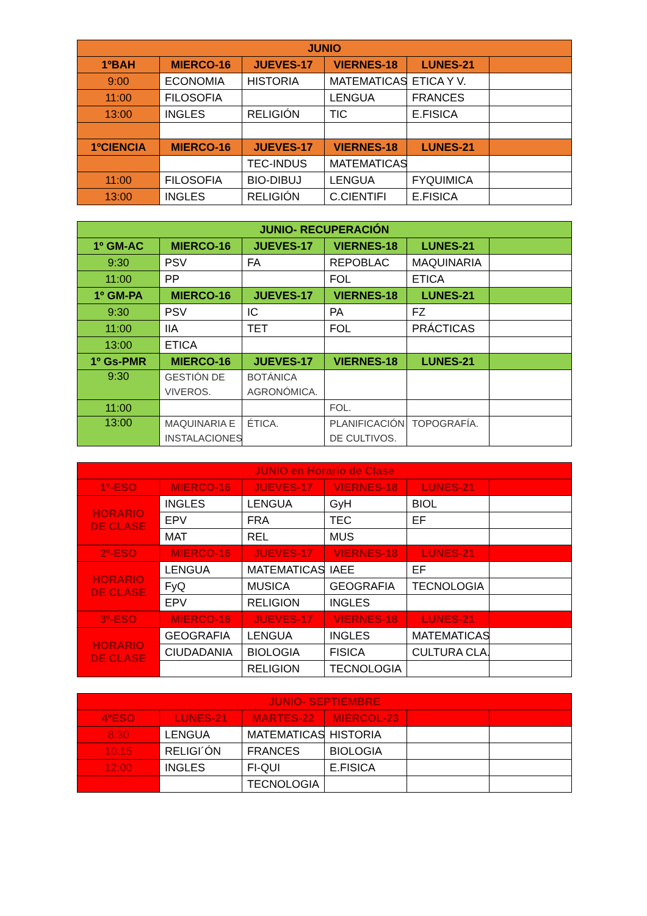| JUNIO | | | | | |
| --- | --- | --- | --- | --- | --- |
| 1ºBAH | MIERCO-16 | JUEVES-17 | VIERNES-18 | LUNES-21 | |
| 9:00 | ECONOMIA | HISTORIA | MATEMATICAS | ETICA Y V. | |
| 11:00 | FILOSOFIA | | LENGUA | FRANCES | |
| 13:00 | INGLES | RELIGIÓN | TIC | E.FISICA | |
| 1ºCIENCIA | MIERCO-16 | JUEVES-17 | VIERNES-18 | LUNES-21 | |
| | | TEC-INDUS | MATEMATICAS | | |
| 11:00 | FILOSOFIA | BIO-DIBUJ | LENGUA | FYQUIMICA | |
| 13:00 | INGLES | RELIGIÓN | C.CIENTIFI | E.FISICA | |
| JUNIO- RECUPERACIÓN | | | | | |
| --- | --- | --- | --- | --- | --- |
| 1º GM-AC | MIERCO-16 | JUEVES-17 | VIERNES-18 | LUNES-21 | |
| 9:30 | PSV | FA | REPOBLAC | MAQUINARIA | |
| 11:00 | PP | | FOL | ETICA | |
| 1º GM-PA | MIERCO-16 | JUEVES-17 | VIERNES-18 | LUNES-21 | |
| 9:30 | PSV | IC | PA | FZ | |
| 11:00 | IIA | TET | FOL | PRÁCTICAS | |
| 13:00 | ETICA | | | | |
| 1º Gs-PMR | MIERCO-16 | JUEVES-17 | VIERNES-18 | LUNES-21 | |
| 9:30 | GESTIÓN DE VIVEROS. | BOTÁNICA AGRONÓMICA. | | | |
| 11:00 | | | FOL. | | |
| 13:00 | MAQUINARIA E INSTALACIONES. | ÉTICA. | PLANIFICACIÓN DE CULTIVOS. | TOPOGRAFÍA. | |
| JUNIO en Horario de Clase | | | | | |
| --- | --- | --- | --- | --- | --- |
| 1º-ESO | MIERCO-16 | JUEVES-17 | VIERNES-18 | LUNES-21 | |
| HORARIO DE CLASE | INGLES | LENGUA | GyH | BIOL | |
| | EPV | FRA | TEC | EF | |
| | MAT | REL | MUS | | |
| 2º-ESO | MIERCO-16 | JUEVES-17 | VIERNES-18 | LUNES-21 | |
| HORARIO DE CLASE | LENGUA | MATEMATICAS | IAEE | EF | |
| | FyQ | MUSICA | GEOGRAFIA | TECNOLOGIA | |
| | EPV | RELIGION | INGLES | | |
| 3º-ESO | MIERCO-16 | JUEVES-17 | VIERNES-18 | LUNES-21 | |
| HORARIO DE CLASE | GEOGRAFIA | LENGUA | INGLES | MATEMATICAS | |
| | CIUDADANIA | BIOLOGIA | FISICA | CULTURA CLA. | |
| | | RELIGION | TECNOLOGIA | | |
| JUNIO- SEPTIEMBRE | | | | | |
| --- | --- | --- | --- | --- | --- |
| 4ºESO | LUNES-21 | MARTES-22 | MIERCOL-23 | | |
| 8:30 | LENGUA | MATEMATICAS | HISTORIA | | |
| 10:15 | RELIGI´ÓN | FRANCES | BIOLOGIA | | |
| 12:00 | INGLES | FI-QUI | E.FISICA | | |
| | | TECNOLOGIA | | | |